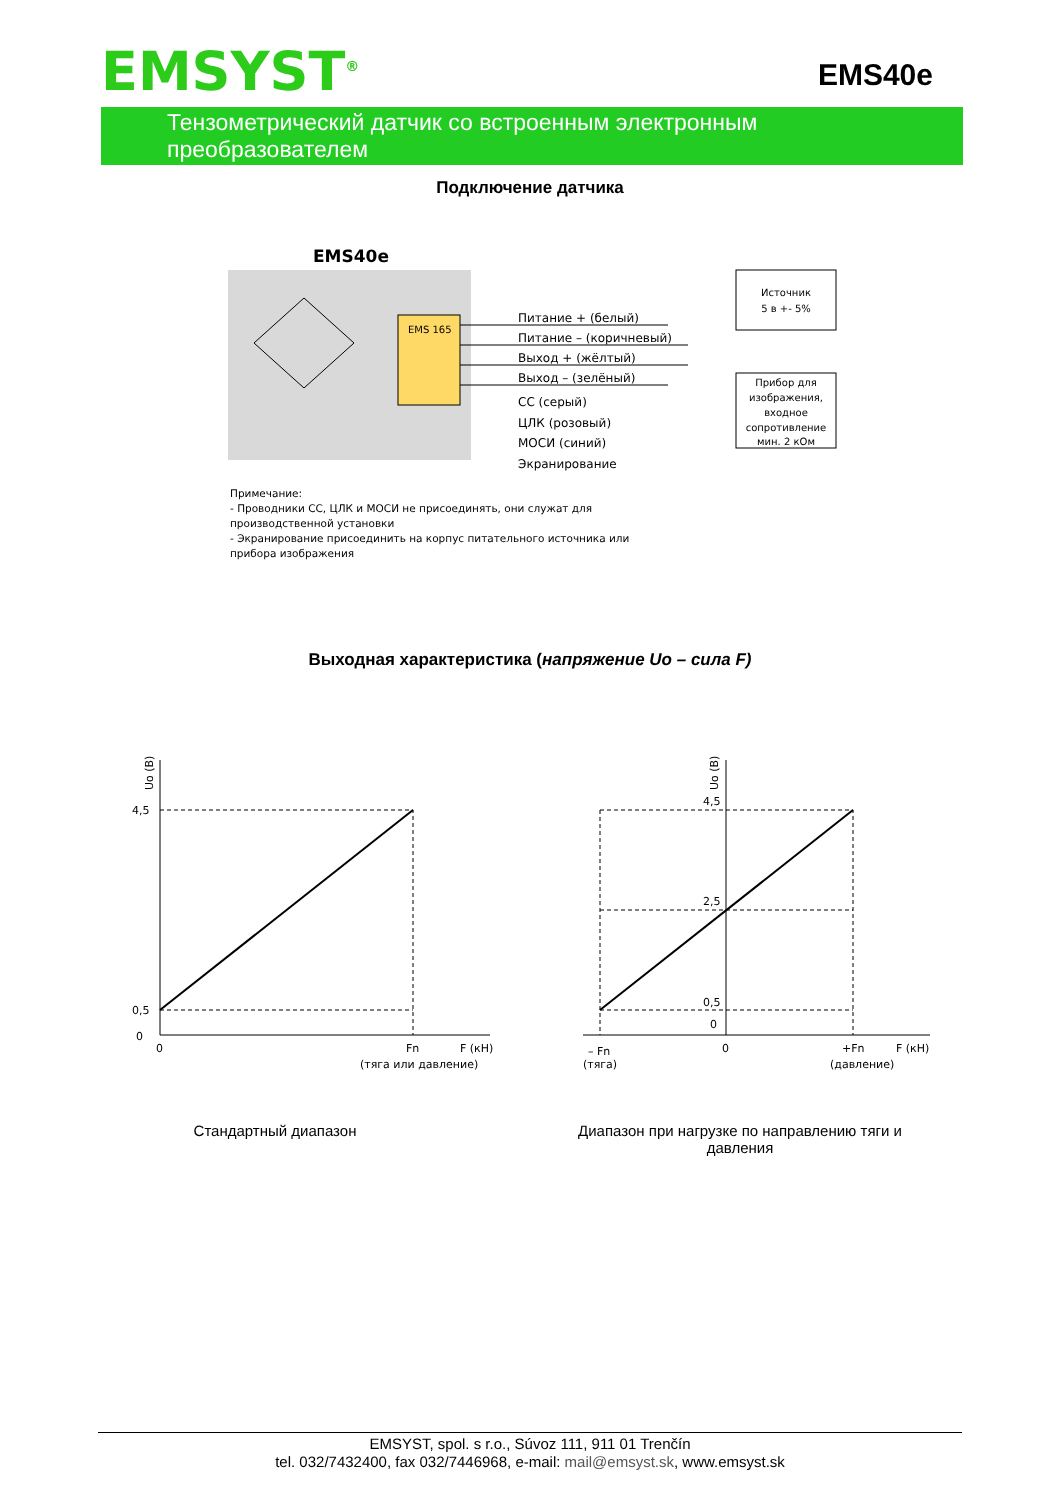EMSYST<sup>®</sup> EMS40e
Тензометрический датчик со встроенным электронным преобразователем
Подключение датчика
EMS40e
EMS 165
Питание + (белый)
Питание – (коричневый)
Выход + (жёлтый)
Выход – (зелёный)
СС (серый)
ЦЛК (розовый)
МОСИ (синий)
Экранирование
Источник
5 в +- 5%
Прибор для
изображения,
входное
сопротивление
мин. 2 кОм
Примечание:
- Проводники СС, ЦЛК и МОСИ не присоединять, они служат для
производственной установки
- Экранирование присоединить на корпус питательного источника или
прибора изображения
Выходная характеристика (напряжение Uo – сила F)
4,5
0,5
0
0
Fn
F (кН)
(тяга или давление)
4,5
2,5
0,5
0
– Fn
(тяга)
0
+Fn
(давление)
F (кН)
Uo (В)
Uo (В)
Стандартный диапазон
Диапазон при нагрузке по направлению тяги и давления
EMSYST, spol. s r.o., Súvoz 111, 911 01 Trenčín
tel. 032/7432400, fax 032/7446968, e-mail: mail@emsyst.sk, www.emsyst.sk